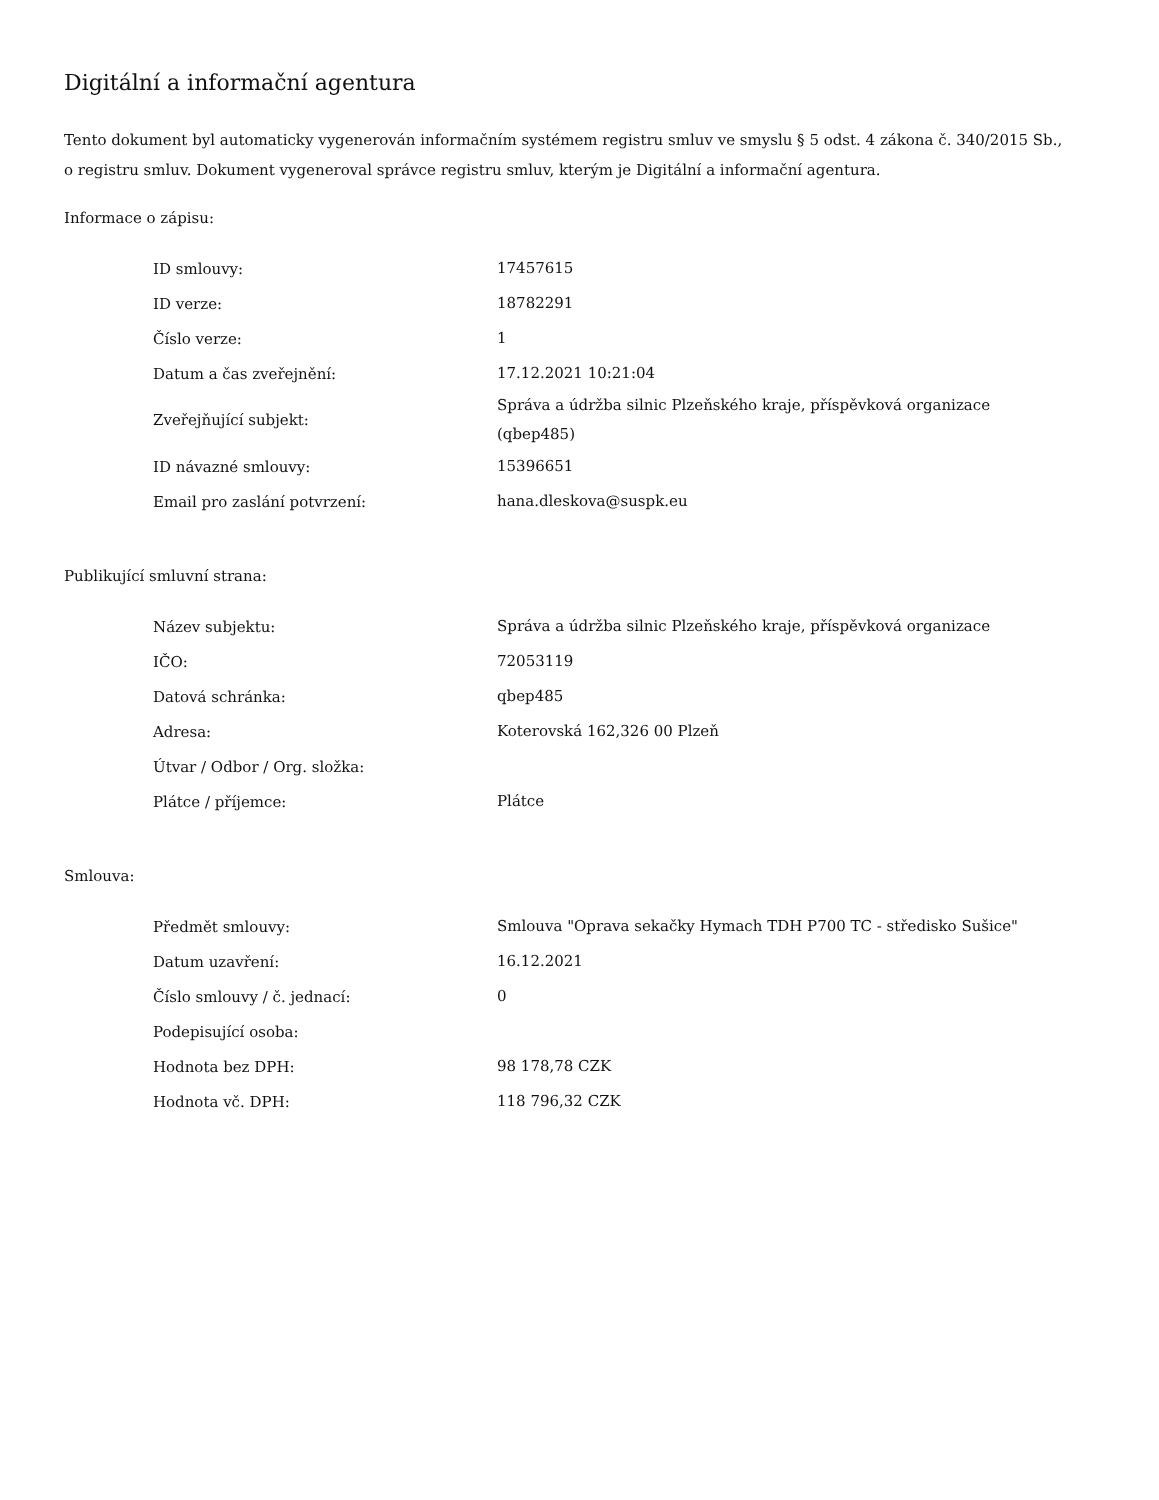Digitální a informační agentura
Tento dokument byl automaticky vygenerován informačním systémem registru smluv ve smyslu § 5 odst. 4 zákona č. 340/2015 Sb., o registru smluv. Dokument vygeneroval správce registru smluv, kterým je Digitální a informační agentura.
Informace o zápisu:
| ID smlouvy: | 17457615 |
| ID verze: | 18782291 |
| Číslo verze: | 1 |
| Datum a čas zveřejnění: | 17.12.2021 10:21:04 |
| Zveřejňující subjekt: | Správa a údržba silnic Plzeňského kraje, příspěvková organizace (qbep485) |
| ID návazné smlouvy: | 15396651 |
| Email pro zaslání potvrzení: | hana.dleskova@suspk.eu |
Publikující smluvní strana:
| Název subjektu: | Správa a údržba silnic Plzeňského kraje, příspěvková organizace |
| IČO: | 72053119 |
| Datová schránka: | qbep485 |
| Adresa: | Koterovská 162,326 00 Plzeň |
| Útvar / Odbor / Org. složka: | |
| Plátce / příjemce: | Plátce |
Smlouva:
| Předmět smlouvy: | Smlouva "Oprava sekačky Hymach TDH P700 TC - středisko Sušice" |
| Datum uzavření: | 16.12.2021 |
| Číslo smlouvy / č. jednací: | 0 |
| Podepisující osoba: | |
| Hodnota bez DPH: | 98 178,78 CZK |
| Hodnota vč. DPH: | 118 796,32 CZK |